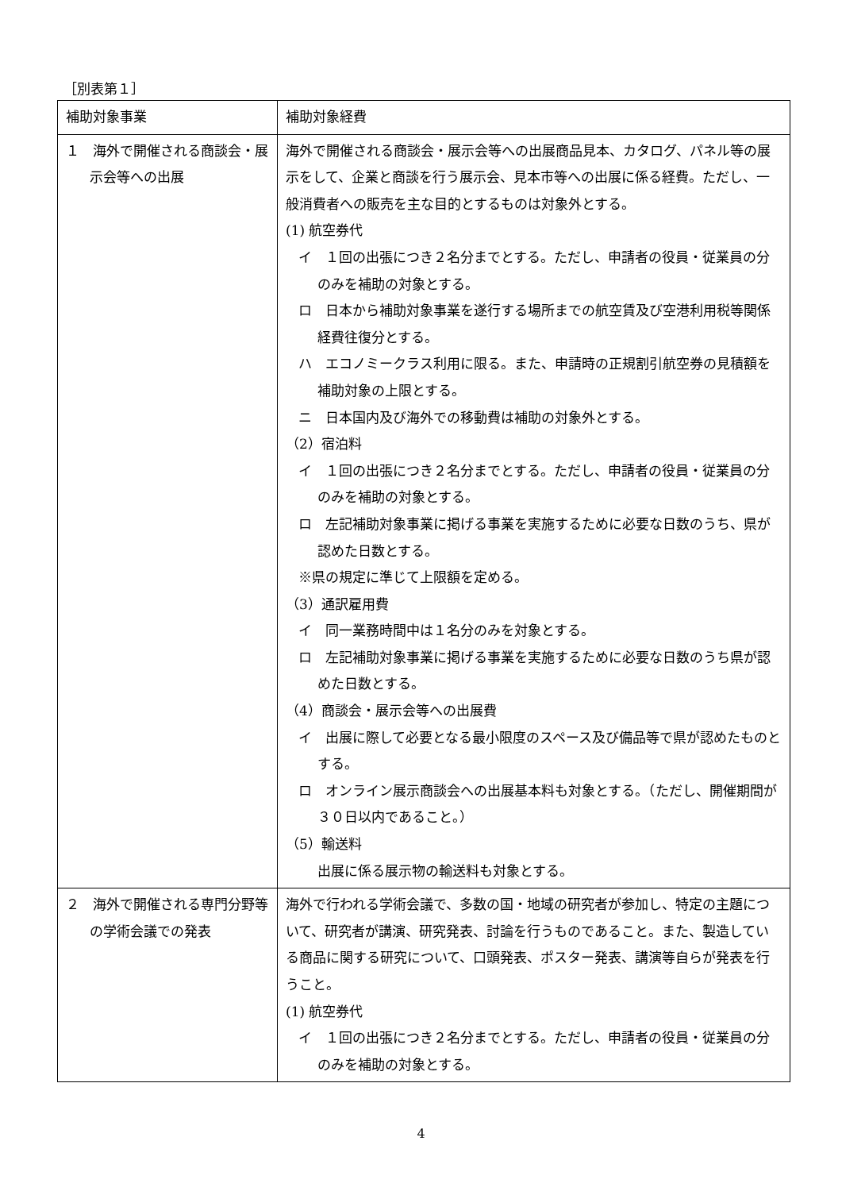［別表第１］
| 補助対象事業 | 補助対象経費 |
| --- | --- |
| １ 海外で開催される商談会・展示会等への出展 | 海外で開催される商談会・展示会等への出展商品見本、カタログ、パネル等の展示をして、企業と商談を行う展示会、見本市等への出展に係る経費。ただし、一般消費者への販売を主な目的とするものは対象外とする。 (1) 航空券代 イ １回の出張につき２名分までとする。ただし、申請者の役員・従業員の分のみを補助の対象とする。 ロ 日本から補助対象事業を遂行する場所までの航空賃及び空港利用税等関係経費往復分とする。 ハ エコノミークラス利用に限る。また、申請時の正規割引航空券の見積額を補助対象の上限とする。 ニ 日本国内及び海外での移動費は補助の対象外とする。 （2）宿泊料 イ １回の出張につき２名分までとする。ただし、申請者の役員・従業員の分のみを補助の対象とする。 ロ 左記補助対象事業に掲げる事業を実施するために必要な日数のうち、県が認めた日数とする。 ※県の規定に準じて上限額を定める。 （3）通訳雇用費 イ 同一業務時間中は１名分のみを対象とする。 ロ 左記補助対象事業に掲げる事業を実施するために必要な日数のうち県が認めた日数とする。 （4）商談会・展示会等への出展費 イ 出展に際して必要となる最小限度のスペース及び備品等で県が認めたものとする。 ロ オンライン展示商談会への出展基本料も対象とする。（ただし、開催期間が３０日以内であること。） （5）輸送料 出展に係る展示物の輸送料も対象とする。 |
| ２ 海外で開催される専門分野等の学術会議での発表 | 海外で行われる学術会議で、多数の国・地域の研究者が参加し、特定の主題について、研究者が講演、研究発表、討論を行うものであること。また、製造している商品に関する研究について、口頭発表、ポスター発表、講演等自らが発表を行うこと。 (1) 航空券代 イ １回の出張につき２名分までとする。ただし、申請者の役員・従業員の分のみを補助の対象とする。 |
4